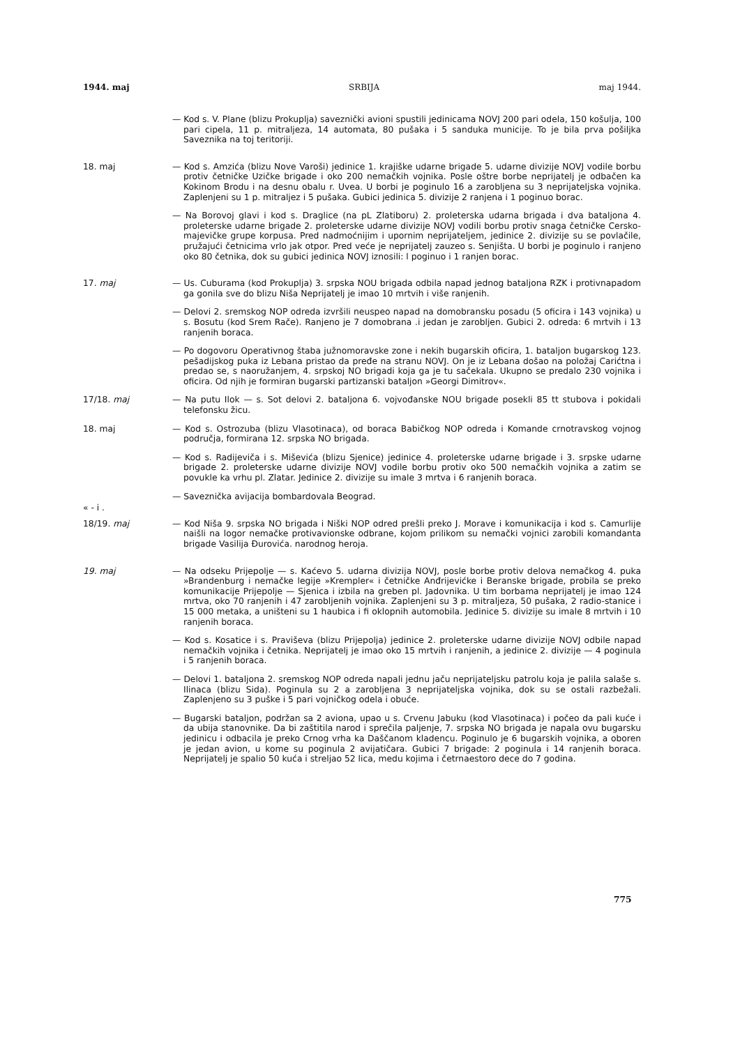1944. maj SRBIJA maj 1944.
— Kod s. V. Plane (blizu Prokuplja) saveznički avioni spustili jedinicama NOVJ 200 pari odela, 150 košulja, 100 pari cipela, 11 p. mitraljeza, 14 automata, 80 pušaka i 5 sanduka municije. To je bila prva pošiljka Saveznika na toj teritoriji.
18. maj — Kod s. Amzića (blizu Nove Varoši) jedinice 1. krajiške udarne brigade 5. udarne divizije NOVJ vodile borbu protiv četničke Uzičke brigade i oko 200 nemačkih vojnika. Posle oštre borbe neprijatelj je odbačen ka Kokinom Brodu i na desnu obalu r. Uvea. U borbi je poginulo 16 a zarobljena su 3 neprijateljska vojnika. Zaplenjeni su 1 p. mitraljez i 5 pušaka. Gubici jedinica 5. divizije 2 ranjena i 1 poginuo borac.
— Na Borovoj glavi i kod s. Draglice (na pL Zlatiboru) 2. proleterska udarna brigada i dva bataljona 4. proleterske udarne brigade 2. proleterske udarne divizije NOVJ vodili borbu protiv snaga četničke Cersko-majevičke grupe korpusa. Pred nadmoćnijim i upornim neprijateljem, jedinice 2. divizije su se povlačile, pružajući četnicima vrlo jak otpor. Pred veće je neprijatelj zauzeo s. Senjišta. U borbi je poginulo i ranjeno oko 80 četnika, dok su gubici jedinica NOVJ iznosili: l poginuo i 1 ranjen borac.
17. maj — Us. Cuburama (kod Prokuplja) 3. srpska NOU brigada odbila napad jednog bataljona RZK i protivnapadom ga gonila sve do blizu Niša Neprijatelj je imao 10 mrtvih i više ranjenih.
— Delovi 2. sremskog NOP odreda izvršili neuspeo napad na domobransku posadu (5 oficira i 143 vojnika) u s. Bosutu (kod Srem Rače). Ranjeno je 7 domobrana .i jedan je zarobljen. Gubici 2. odreda: 6 mrtvih i 13 ranjenih boraca.
— Po dogovoru Operativnog štaba južnomoravske zone i nekih bugarskih oficira, 1. bataljon bugarskog 123. pešadijskog puka iz Lebana pristao da pređe na stranu NOVJ. On je iz Lebana došao na položaj Carićtna i predao se, s naoružanjem, 4. srpskoj NO brigadi koja ga je tu sačekala. Ukupno se predalo 230 vojnika i oficira. Od njih je formiran bugarski partizanski bataljon »Georgi Dimitrov«.
17/18. maj — Na putu Ilok — s. Sot delovi 2. bataljona 6. vojvođanske NOU brigade posekli 85 tt stubova i pokidali telefonsku žicu.
18. maj — Kod s. Ostrozuba (blizu Vlasotinaca), od boraca Babičkog NOP odreda i Komande crnotravskog vojnog područja, formirana 12. srpska NO brigada.
— Kod s. Radijeviča i s. Miševića (blizu Sjenice) jedinice 4. proleterske udarne brigade i 3. srpske udarne brigade 2. proleterske udarne divizije NOVJ vodile borbu protiv oko 500 nemačkih vojnika a zatim se povukle ka vrhu pl. Zlatar. Jedinice 2. divizije su imale 3 mrtva i 6 ranjenih boraca.
— Saveznička avijacija bombardovala Beograd.
« - i .
18/19. maj — Kod Niša 9. srpska NO brigada i Niški NOP odred prešli preko J. Morave i komunikacija i kod s. Camurlije naišli na logor nemačke protivavionske odbrane, kojom prilikom su nemački vojnici zarobili komandanta brigade Vasilija Đurovića. narodnog heroja.
19. maj — Na odseku Prijepolje — s. Kaćevo 5. udarna divizija NOVJ, posle borbe protiv delova nemačkog 4. puka »Brandenburg i nemačke legije »Krempler« i četničke Anđrijevićke i Beranske brigade, probila se preko komunikacije Prijepolje — Sjenica i izbila na greben pl. Jadovnika. U tim borbama neprijatelj je imao 124 mrtva, oko 70 ranjenih i 47 zarobljenih vojnika. Zaplenjeni su 3 p. mitraljeza, 50 pušaka, 2 radio-stanice i 15 000 metaka, a uništeni su 1 haubica i fi oklopnih automobila. Jedinice 5. divizije su imale 8 mrtvih i 10 ranjenih boraca.
— Kod s. Kosatice i s. Praviševa (blizu Prijepolja) jedinice 2. proleterske udarne divizije NOVJ odbile napad nemačkih vojnika i četnika. Neprijatelj je imao oko 15 mrtvih i ranjenih, a jedinice 2. divizije — 4 poginula i 5 ranjenih boraca.
— Delovi 1. bataljona 2. sremskog NOP odreda napali jednu jaču neprijateljsku patrolu koja je palila salaše s. Ilinaca (blizu Sida). Poginula su 2 a zarobljena 3 neprijateljska vojnika, dok su se ostali razbežali. Zaplenjeno su 3 puške i 5 pari vojničkog odela i obuće.
— Bugarski bataljon, podržan sa 2 aviona, upao u s. Crvenu Jabuku (kod Vlasotinaca) i počeo da pali kuće i da ubija stanovnike. Da bi zaštitila narod i sprečila paljenje, 7. srpska NO brigada je napala ovu bugarsku jedinicu i odbacila je preko Crnog vrha ka Daščanom kladencu. Poginulo je 6 bugarskih vojnika, a oboren je jedan avion, u kome su poginula 2 avijatičara. Gubici 7 brigade: 2 poginula i 14 ranjenih boraca. Neprijatelj je spalio 50 kuća i streljao 52 lica, medu kojima i četrnaestoro dece do 7 godina.
775